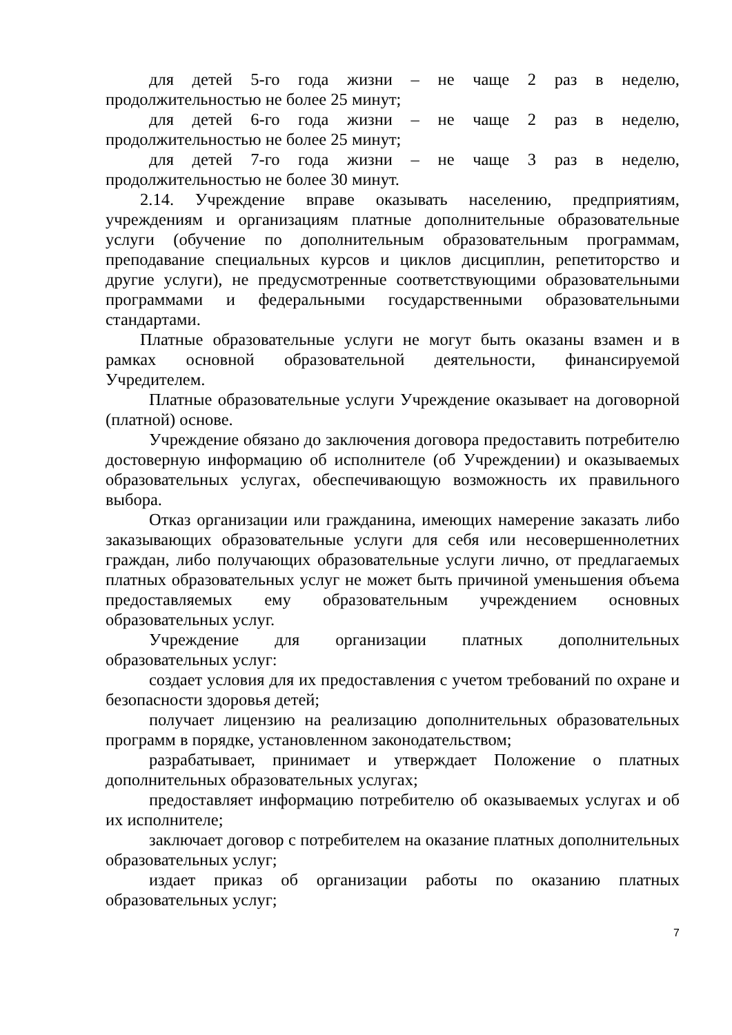для детей 5-го года жизни – не чаще 2 раз в неделю, продолжительностью не более 25 минут;
для детей 6-го года жизни – не чаще 2 раз в неделю, продолжительностью не более 25 минут;
для детей 7-го года жизни – не чаще 3 раз в неделю, продолжительностью не более 30 минут.
2.14. Учреждение вправе оказывать населению, предприятиям, учреждениям и организациям платные дополнительные образовательные услуги (обучение по дополнительным образовательным программам, преподавание специальных курсов и циклов дисциплин, репетиторство и другие услуги), не предусмотренные соответствующими образовательными программами и федеральными государственными образовательными стандартами.
Платные образовательные услуги не могут быть оказаны взамен и в рамках основной образовательной деятельности, финансируемой Учредителем.
Платные образовательные услуги Учреждение оказывает на договорной (платной) основе.
Учреждение обязано до заключения договора предоставить потребителю достоверную информацию об исполнителе (об Учреждении) и оказываемых образовательных услугах, обеспечивающую возможность их правильного выбора.
Отказ организации или гражданина, имеющих намерение заказать либо заказывающих образовательные услуги для себя или несовершеннолетних граждан, либо получающих образовательные услуги лично, от предлагаемых платных образовательных услуг не может быть причиной уменьшения объема предоставляемых ему образовательным учреждением основных образовательных услуг.
Учреждение для организации платных дополнительных образовательных услуг:
создает условия для их предоставления с учетом требований по охране и безопасности здоровья детей;
получает лицензию на реализацию дополнительных образовательных программ в порядке, установленном законодательством;
разрабатывает, принимает и утверждает Положение о платных дополнительных образовательных услугах;
предоставляет информацию потребителю об оказываемых услугах и об их исполнителе;
заключает договор с потребителем на оказание платных дополнительных образовательных услуг;
издает приказ об организации работы по оказанию платных образовательных услуг;
7